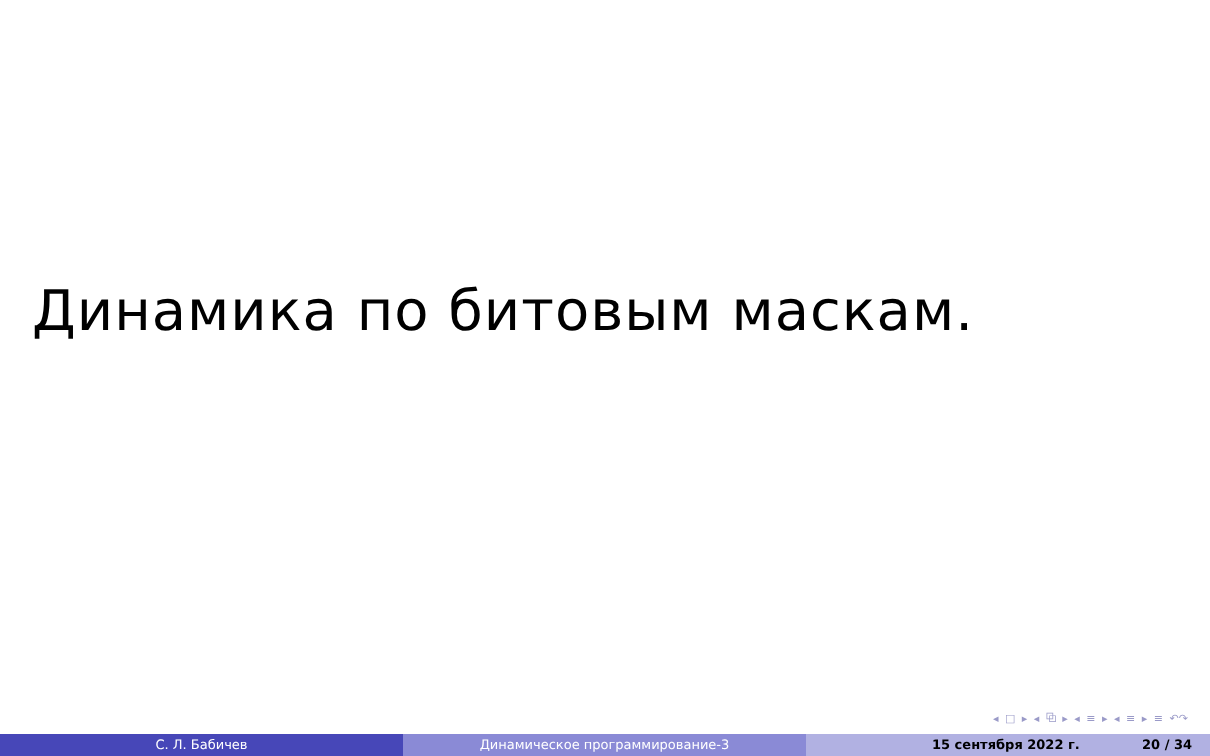Динамика по битовым маскам.
◂ □ ▸ ◂ ⧉ ▸ ◂ ≡ ▸ ◂ ≡ ▸ ≡ ↶↷
С. Л. Бабичев Динамическое программирование-3 15 сентября 2022 г. 20 / 34